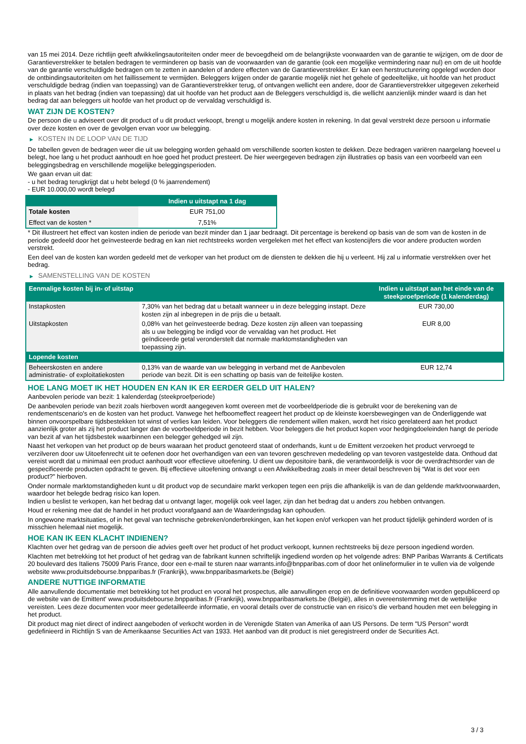van 15 mei 2014. Deze richtlijn geeft afwikkelingsautoriteiten onder meer de bevoegdheid om de belangrijkste voorwaarden van de garantie te wijzigen, om de door de Garantieverstrekker te betalen bedragen te verminderen op basis van de voorwaarden van de garantie (ook een mogelijke vermindering naar nul) en om de uit hoofde van de garantie verschuldigde bedragen om te zetten in aandelen of andere effecten van de Garantieverstrekker. Er kan een herstructurering opgelegd worden door de ontbindingsautoriteiten om het faillissement te vermijden. Beleggers krijgen onder de garantie mogelijk niet het gehele of gedeeltelijke, uit hoofde van het product verschuldigde bedrag (indien van toepassing) van de Garantieverstrekker terug, of ontvangen wellicht een andere, door de Garantieverstrekker uitgegeven zekerheid in plaats van het bedrag (indien van toepassing) dat uit hoofde van het product aan de Beleggers verschuldigd is, die wellicht aanzienlijk minder waard is dan het bedrag dat aan beleggers uit hoofde van het product op de vervaldag verschuldigd is.
WAT ZIJN DE KOSTEN?
De persoon die u adviseert over dit product of u dit product verkoopt, brengt u mogelijk andere kosten in rekening. In dat geval verstrekt deze persoon u informatie over deze kosten en over de gevolgen ervan voor uw belegging.
▶ KOSTEN IN DE LOOP VAN DE TIJD
De tabellen geven de bedragen weer die uit uw belegging worden gehaald om verschillende soorten kosten te dekken. Deze bedragen variëren naargelang hoeveel u belegt, hoe lang u het product aanhoudt en hoe goed het product presteert. De hier weergegeven bedragen zijn illustraties op basis van een voorbeeld van een beleggingsbedrag en verschillende mogelijke beleggingsperioden.
We gaan ervan uit dat:
- u het bedrag terugkrijgt dat u hebt belegd (0 % jaarrendement)
- EUR 10.000,00 wordt belegd
| | Indien u uitstapt na 1 dag |
| --- | --- |
| Totale kosten | EUR 751,00 |
| Effect van de kosten * | 7,51% |
* Dit illustreert het effect van kosten indien de periode van bezit minder dan 1 jaar bedraagt. Dit percentage is berekend op basis van de som van de kosten in de periode gedeeld door het geïnvesteerde bedrag en kan niet rechtstreeks worden vergeleken met het effect van kostencijfers die voor andere producten worden verstrekt.
Een deel van de kosten kan worden gedeeld met de verkoper van het product om de diensten te dekken die hij u verleent. Hij zal u informatie verstrekken over het bedrag.
▶ SAMENSTELLING VAN DE KOSTEN
| Eenmalige kosten bij in- of uitstap | | Indien u uitstapt aan het einde van de steekproefperiode (1 kalenderdag) |
| --- | --- | --- |
| Instapkosten | 7,30% van het bedrag dat u betaalt wanneer u in deze belegging instapt. Deze kosten zijn al inbegrepen in de prijs die u betaalt. | EUR 730,00 |
| Uitstapkosten | 0,08% van het geïnvesteerde bedrag. Deze kosten zijn alleen van toepassing als u uw belegging be indigd voor de vervaldag van het product. Het geïndiceerde getal veronderstelt dat normale marktomstandigheden van toepassing zijn. | EUR 8,00 |
| Lopende kosten | | |
| Beheerskosten en andere administratie- of exploitatiekosten | 0,13% van de waarde van uw belegging in verband met de Aanbevolen periode van bezit. Dit is een schatting op basis van de feitelijke kosten. | EUR 12,74 |
HOE LANG MOET IK HET HOUDEN EN KAN IK ER EERDER GELD UIT HALEN?
Aanbevolen periode van bezit: 1 kalenderdag (steekproefperiode)
De aanbevolen periode van bezit zoals hierboven wordt aangegeven komt overeen met de voorbeeldperiode die is gebruikt voor de berekening van de rendementscenario's en de kosten van het product. Vanwege het hefboomeffect reageert het product op de kleinste koersbewegingen van de Onderliggende wat binnen onvoorspelbare tijdsbestekken tot winst of verlies kan leiden. Voor beleggers die rendement willen maken, wordt het risico gerelateerd aan het product aanzienlijk groter als zij het product langer dan de voorbeeldperiode in bezit hebben. Voor beleggers die het product kopen voor hedgingdoeleinden hangt de periode van bezit af van het tijdsbestek waarbinnen een belegger gehedged wil zijn.
Naast het verkopen van het product op de beurs waaraan het product genoteerd staat of onderhands, kunt u de Emittent verzoeken het product vervroegd te verzilveren door uw Uitoefenrecht uit te oefenen door het overhandigen van een van tevoren geschreven mededeling op van tevoren vastgestelde data. Onthoud dat vereist wordt dat u minimaal een product aanhoudt voor effectieve uitoefening. U dient uw depositoire bank, die verantwoordelijk is voor de overdrachtsorder van de gespecificeerde producten opdracht te geven. Bij effectieve uitoefening ontvangt u een Afwikkelbedrag zoals in meer detail beschreven bij “Wat is det voor een product?" hierboven.
Onder normale marktomstandigheden kunt u dit product vop de secundaire markt verkopen tegen een prijs die afhankelijk is van de dan geldende marktvoorwaarden, waardoor het belegde bedrag risico kan lopen.
Indien u beslist te verkopen, kan het bedrag dat u ontvangt lager, mogelijk ook veel lager, zijn dan het bedrag dat u anders zou hebben ontvangen.
Houd er rekening mee dat de handel in het product voorafgaand aan de Waarderingsdag kan ophouden.
In ongewone marktsituaties, of in het geval van technische gebreken/onderbrekingen, kan het kopen en/of verkopen van het product tijdelijk gehinderd worden of is misschien helemaal niet mogelijk.
HOE KAN IK EEN KLACHT INDIENEN?
Klachten over het gedrag van de persoon die advies geeft over het product of het product verkoopt, kunnen rechtstreeks bij deze persoon ingediend worden.
Klachten met betrekking tot het product of het gedrag van de fabrikant kunnen schriftelijk ingediend worden op het volgende adres: BNP Paribas Warrants & Certificats 20 boulevard des Italiens 75009 Paris France, door een e-mail te sturen naar warrants.info@bnpparibas.com of door het onlineformulier in te vullen via de volgende website www.produitsdebourse.bnpparibas.fr (Frankrijk), www.bnpparibasmarkets.be (België)
ANDERE NUTTIGE INFORMATIE
Alle aanvullende documentatie met betrekking tot het product en vooral het prospectus, alle aanvullingen erop en de definitieve voorwaarden worden gepubliceerd op de website van de Emittent' www.produitsdebourse.bnpparibas.fr (Frankrijk), www.bnpparibasmarkets.be (België), alles in overeenstemming met de wettelijke vereisten. Lees deze documenten voor meer gedetailleerde informatie, en vooral details over de constructie van en risico’s die verband houden met een belegging in het product.
Dit product mag niet direct of indirect aangeboden of verkocht worden in de Verenigde Staten van Amerika of aan US Persons. De term "US Person" wordt gedefinieerd in Richtlijn S van de Amerikaanse Securities Act van 1933. Het aanbod van dit product is niet geregistreerd onder de Securities Act.
3 / 3